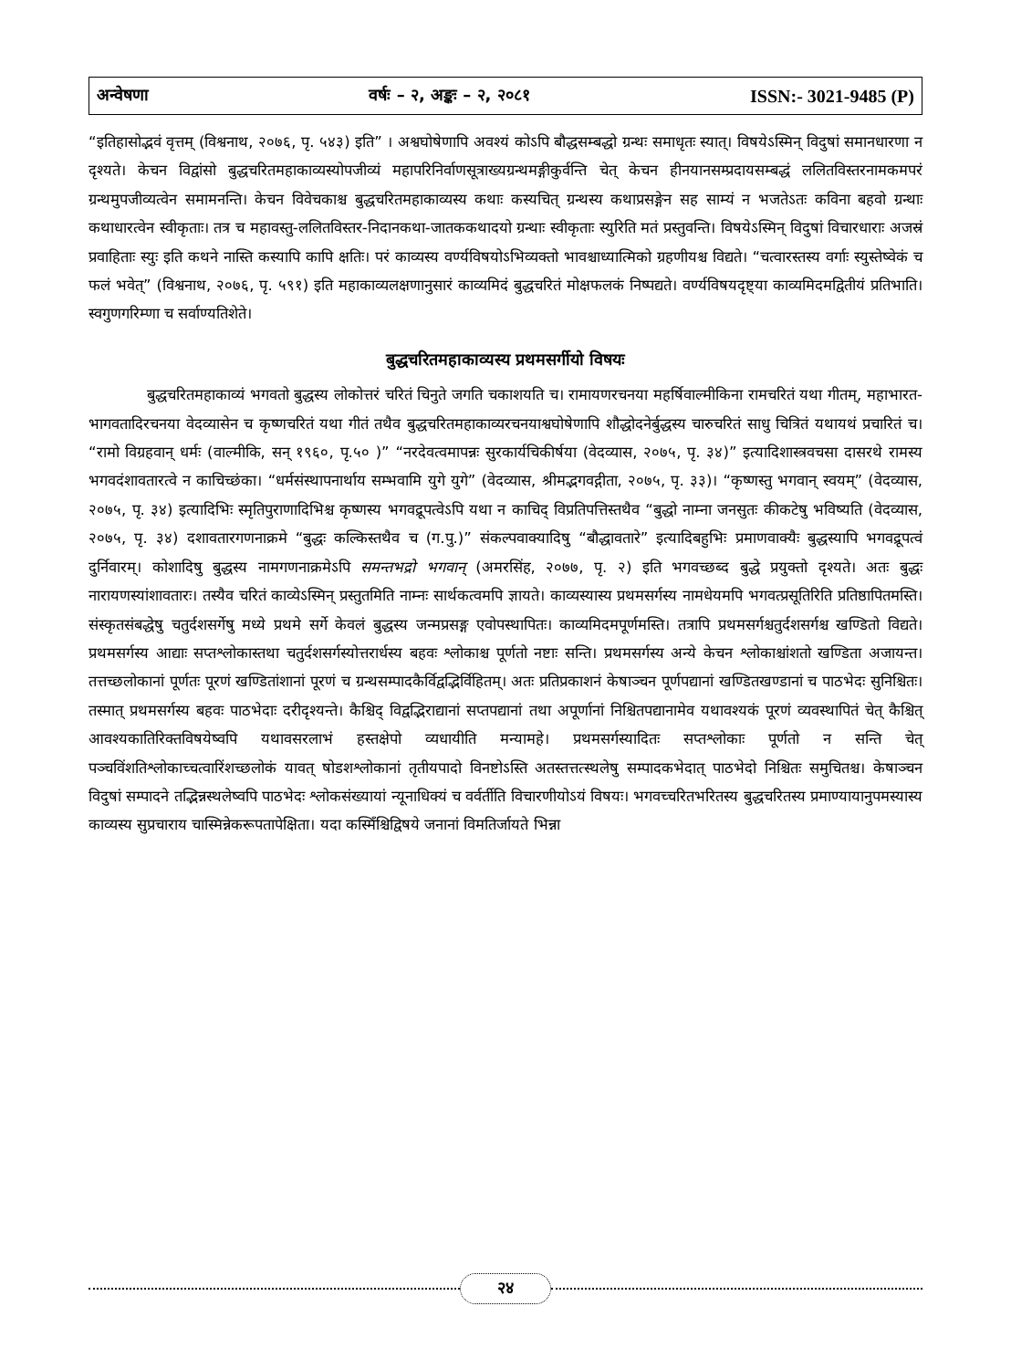अन्वेषणा वर्षः – २, अङ्कः – २, २०८१ ISSN:- 3021-9485 (P)
“इतिहासोद्भवं वृत्तम् (विश्वनाथ, २०७६, पृ. ५४३) इति” । अश्वघोषेणापि अवश्यं कोऽपि बौद्धसम्बद्धो ग्रन्थः समाधृतः स्यात्। विषयेऽस्मिन् विदुषां समानधारणा न दृश्यते। केचन विद्वांसो बुद्धचरितमहाकाव्यस्योपजीव्यं महापरिनिर्वाणसूत्राख्यग्रन्थमङ्गीकुर्वन्ति चेत् केचन हीनयानसम्प्रदायसम्बद्धं ललितविस्तरनामकमपरं ग्रन्थमुपजीव्यत्वेन समामनन्ति। केचन विवेचकाश्च बुद्धचरितमहाकाव्यस्य कथाः कस्यचित् ग्रन्थस्य कथाप्रसङ्गेन सह साम्यं न भजतेऽतः कविना बहवो ग्रन्थाः कथाधारत्वेन स्वीकृताः। तत्र च महावस्तु-ललितविस्तर-निदानकथा-जातककथादयो ग्रन्थाः स्वीकृताः स्युरिति मतं प्रस्तुवन्ति। विषयेऽस्मिन् विदुषां विचारधाराः अजस्रं प्रवाहिताः स्युः इति कथने नास्ति कस्यापि कापि क्षतिः। परं काव्यस्य वर्ण्यविषयोऽभिव्यक्तो भावश्चाध्यात्मिको ग्रहणीयश्च विद्यते। “चत्वारस्तस्य वर्गाः स्युस्तेष्वेकं च फलं भवेत्” (विश्वनाथ, २०७६, पृ. ५९१) इति महाकाव्यलक्षणानुसारं काव्यमिदं बुद्धचरितं मोक्षफलकं निष्पद्यते। वर्ण्यविषयदृष्ट्या काव्यमिदमद्वितीयं प्रतिभाति। स्वगुणगरिम्णा च सर्वाण्यतिशेते।
बुद्धचरितमहाकाव्यस्य प्रथमसर्गीयो विषयः
बुद्धचरितमहाकाव्यं भगवतो बुद्धस्य लोकोत्तरं चरितं चिनुते जगति चकाशयति च। रामायणरचनया महर्षिवाल्मीकिना रामचरितं यथा गीतम्, महाभारत-भागवतादिरचनया वेदव्यासेन च कृष्णचरितं यथा गीतं तथैव बुद्धचरितमहाकाव्यरचनयाश्वघोषेणापि शौद्धोदनेर्बुद्धस्य चारुचरितं साधु चित्रितं यथायथं प्रचारितं च। “रामो विग्रहवान् धर्मः (वाल्मीकि, सन् १९६०, पृ.५० )” “नरदेवत्वमापन्नः सुरकार्यचिकीर्षया (वेदव्यास, २०७५, पृ. ३४)” इत्यादिशास्त्रवचसा दासरथे रामस्य भगवदंशावतारत्वे न काचिच्छंका। “धर्मसंस्थापनार्थाय सम्भवामि युगे युगे” (वेदव्यास, श्रीमद्भगवद्गीता, २०७५, पृ. ३३)। “कृष्णस्तु भगवान् स्वयम्” (वेदव्यास, २०७५, पृ. ३४) इत्यादिभिः स्मृतिपुराणादिभिश्च कृष्णस्य भगवद्रूपत्वेऽपि यथा न काचिद् विप्रतिपत्तिस्तथैव “बुद्धो नाम्ना जनसुतः कीकटेषु भविष्यति (वेदव्यास, २०७५, पृ. ३४) दशावतारगणनाक्रमे “बुद्धः कल्किस्तथैव च (ग.पु.)” संकल्पवाक्यादिषु “बौद्धावतारे” इत्यादिबहुभिः प्रमाणवाक्यैः बुद्धस्यापि भगवद्रूपत्वं दुर्निवारम्। कोशादिषु बुद्धस्य नामगणनाक्रमेऽपि समन्तभद्रो भगवान् (अमरसिंह, २०७७, पृ. २) इति भगवच्छब्द बुद्धे प्रयुक्तो दृश्यते। अतः बुद्धः नारायणस्यांशावतारः। तस्यैव चरितं काव्येऽस्मिन् प्रस्तुतमिति नाम्नः सार्थकत्वमपि ज्ञायते। काव्यस्यास्य प्रथमसर्गस्य नामधेयमपि भगवत्प्रसूतिरिति प्रतिष्ठापितमस्ति। संस्कृतसंबद्धेषु चतुर्दशसर्गेषु मध्ये प्रथमे सर्गे केवलं बुद्धस्य जन्मप्रसङ्ग एवोपस्थापितः। काव्यमिदमपूर्णमस्ति। तत्रापि प्रथमसर्गश्चतुर्दशसर्गश्च खण्डितो विद्यते। प्रथमसर्गस्य आद्याः सप्तश्लोकास्तथा चतुर्दशसर्गस्योत्तरार्धस्य बहवः श्लोकाश्च पूर्णतो नष्टाः सन्ति। प्रथमसर्गस्य अन्ये केचन श्लोकाश्चांशतो खण्डिता अजायन्त। तत्तच्छलोकानां पूर्णतः पूरणं खण्डितांशानां पूरणं च ग्रन्थसम्पादकैर्विद्वद्भिर्विहितम्। अतः प्रतिप्रकाशनं केषाञ्चन पूर्णपद्यानां खण्डितखण्डानां च पाठभेदः सुनिश्चितः। तस्मात् प्रथमसर्गस्य बहवः पाठभेदाः दरीदृश्यन्ते। कैश्चिद् विद्वद्भिराद्यानां सप्तपद्यानां तथा अपूर्णानां निश्चितपद्यानामेव यथावश्यकं पूरणं व्यवस्थापितं चेत् कैश्चित् आवश्यकातिरिक्तविषयेष्वपि यथावसरलाभं हस्तक्षेपो व्यधायीति मन्यामहे। प्रथमसर्गस्यादितः सप्तश्लोकाः पूर्णतो न सन्ति चेत् पञ्चविंशतिश्लोकाच्चत्वारिंशच्छलोकं यावत् षोडशश्लोकानां तृतीयपादो विनष्टोऽस्ति अतस्तत्तत्स्थलेषु सम्पादकभेदात् पाठभेदो निश्चितः समुचितश्च। केषाञ्चन विदुषां सम्पादने तद्भिन्नस्थलेष्वपि पाठभेदः श्लोकसंख्यायां न्यूनाधिक्यं च वर्वर्तीति विचारणीयोऽयं विषयः। भगवच्चरितभरितस्य बुद्धचरितस्य प्रमाण्यायानुपमस्यास्य काव्यस्य सुप्रचाराय चास्मिन्नेकरूपतापेक्षिता। यदा कस्मिँश्चिद्विषये जनानां विमतिर्जायते भिन्ना
२४